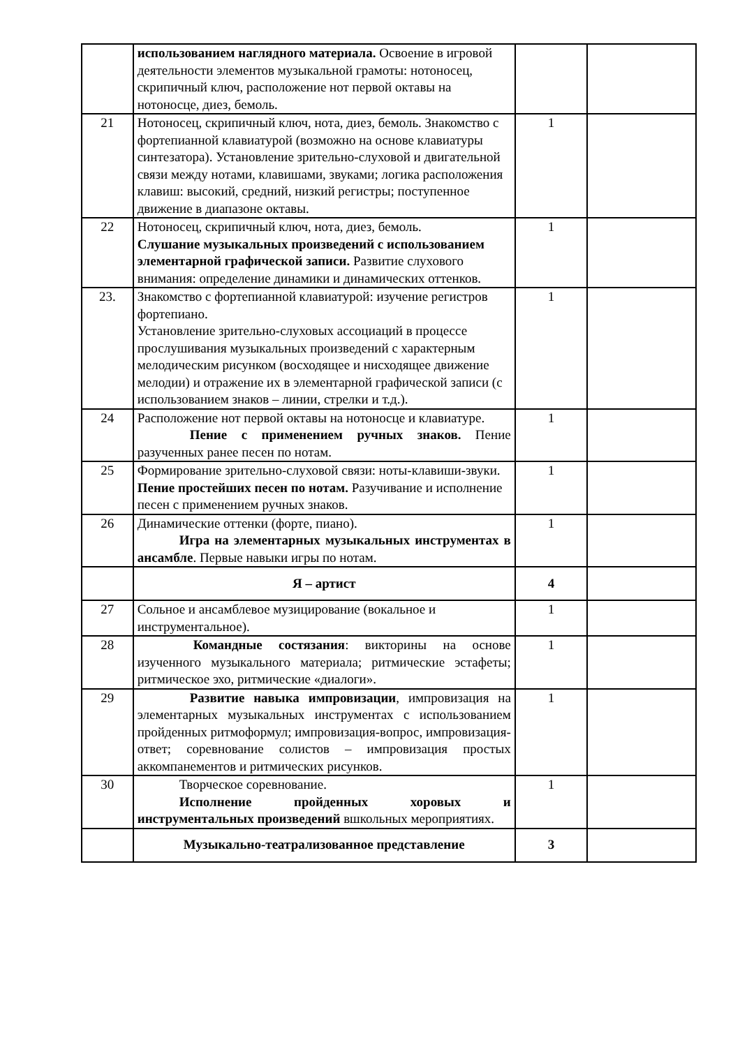| | использованием наглядного материала. Освоение в игровой деятельности элементов музыкальной грамоты: нотоносец, скрипичный ключ, расположение нот первой октавы на нотоносце, диез, бемоль. | | |
| 21 | Нотоносец, скрипичный ключ, нота, диез, бемоль. Знакомство с фортепианной клавиатурой (возможно на основе клавиатуры синтезатора). Установление зрительно-слуховой и двигательной связи между нотами, клавишами, звуками; логика расположения клавиш: высокий, средний, низкий регистры; поступенное движение в диапазоне октавы. | 1 | |
| 22 | Нотоносец, скрипичный ключ, нота, диез, бемоль. Слушание музыкальных произведений с использованием элементарной графической записи. Развитие слухового внимания: определение динамики и динамических оттенков. | 1 | |
| 23. | Знакомство с фортепианной клавиатурой: изучение регистров фортепиано. Установление зрительно-слуховых ассоциаций в процессе прослушивания музыкальных произведений с характерным мелодическим рисунком (восходящее и нисходящее движение мелодии) и отражение их в элементарной графической записи (с использованием знаков – линии, стрелки и т.д.). | 1 | |
| 24 | Расположение нот первой октавы на нотоносце и клавиатуре. Пение с применением ручных знаков. Пение разученных ранее песен по нотам. | 1 | |
| 25 | Формирование зрительно-слуховой связи: ноты-клавиши-звуки. Пение простейших песен по нотам. Разучивание и исполнение песен с применением ручных знаков. | 1 | |
| 26 | Динамические оттенки (форте, пиано). Игра на элементарных музыкальных инструментах в ансамбле . Первые навыки игры по нотам. | 1 | |
| | Я – артист | 4 | |
| 27 | Сольное и ансамблевое музицирование (вокальное и инструментальное). | 1 | |
| 28 | Командные состязания : викторины на основе изученного музыкального материала; ритмические эстафеты; ритмическое эхо, ритмические «диалоги». | 1 | |
| 29 | Развитие навыка импровизации , импровизация на элементарных музыкальных инструментах с использованием пройденных ритмоформул; импровизация-вопрос, импровизация-ответ; соревнование солистов – импровизация простых аккомпанементов и ритмических рисунков. | 1 | |
| 30 | Творческое соревнование. Исполнение пройденных хоровых и инструментальных произведений вшкольных мероприятиях. | 1 | |
| | Музыкально-театрализованное представление | 3 | |